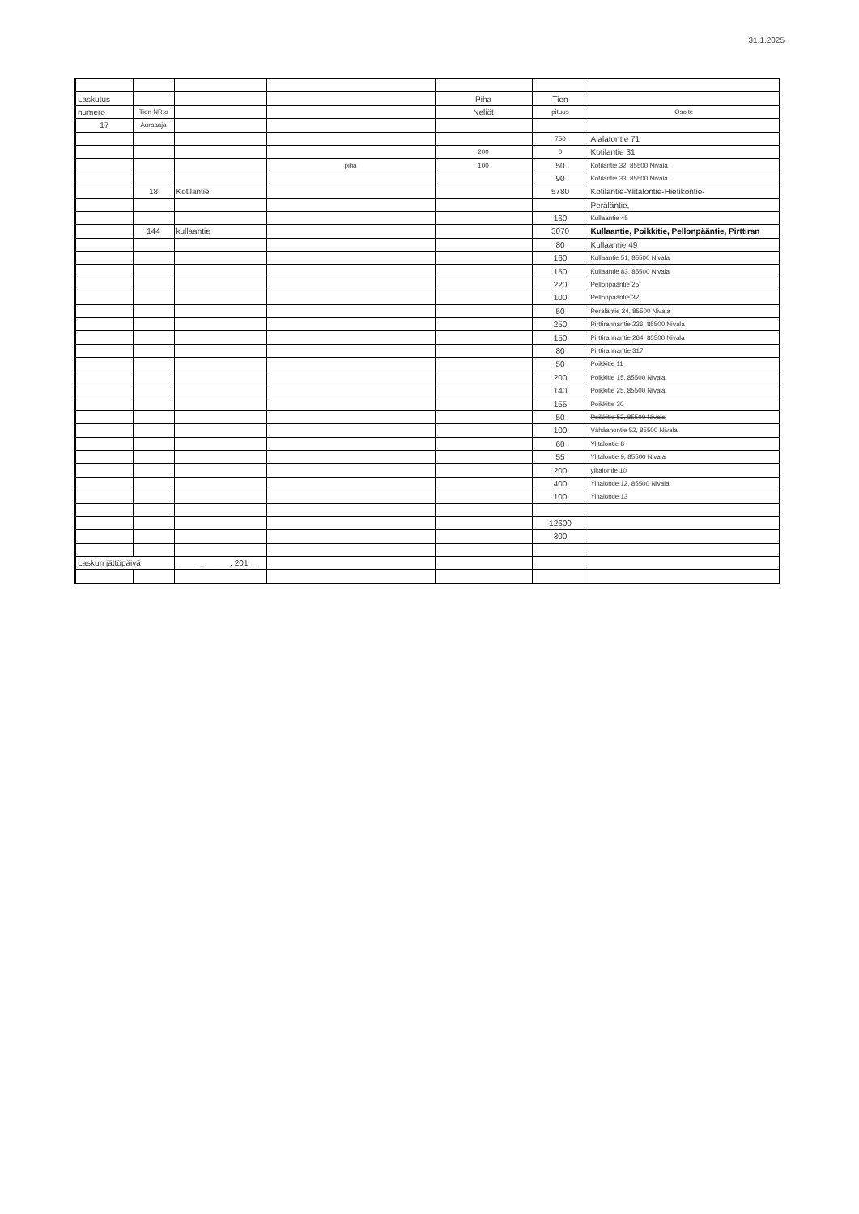31.1.2025
| Laskutus | | | | Piha | Tien | |
| numero | Tien NR:o | | | Neliöt | pituus | Osoite |
| 17 | Auraaaja | | | | | |
| | | | | | 750 | Alalatontie 71 |
| | | | | 200 | 0 | Kotilantie 31 |
| | | | piha | 100 | 50 | Kotilantie 32, 85500 Nivala |
| | | | | | 90 | Kotilantie 33, 85500 Nivala |
| | 18 | Kotilantie | | | 5780 | Kotilantie-Ylitalontie-Hietikontie- |
| | | | | | | Peräläntie, |
| | | | | | 160 | Kullaantie 45 |
| | 144 | kullaantie | | | 3070 | Kullaantie, Poikkitie, Pellonpääntie, Pirttiran |
| | | | | | 80 | Kullaantie 49 |
| | | | | | 160 | Kullaantie 51, 85500 Nivala |
| | | | | | 150 | Kullaantie 83, 85500 Nivala |
| | | | | | 220 | Pellonpääntie 25 |
| | | | | | 100 | Pellonpääntie 32 |
| | | | | | 50 | Peräläntie 24, 85500 Nivala |
| | | | | | 250 | Pirttirannantie 226, 85500 Nivala |
| | | | | | 150 | Pirttirannantie 264, 85500 Nivala |
| | | | | | 80 | Pirttirannantie 317 |
| | | | | | 50 | Poikkitie 11 |
| | | | | | 200 | Poikkitie 15, 85500 Nivala |
| | | | | | 140 | Poikkitie 25, 85500 Nivala |
| | | | | | 155 | Poikkitie 30 |
| | | | | | 50 | Poikkitie 53, 85500 Nivala |
| | | | | | 100 | Vähäahontie 52, 85500 Nivala |
| | | | | | 60 | Ylitalontie 8 |
| | | | | | 55 | Ylitalontie 9, 85500 Nivala |
| | | | | | 200 | ylitalontie 10 |
| | | | | | 400 | Ylitalontie 12, 85500 Nivala |
| | | | | | 100 | Ylitalontie 13 |
| | | | | | 12600 | |
| | | | | | 300 | |
| Laskun jättöpäivä | | _____ . _____ . 201__ | | | | |